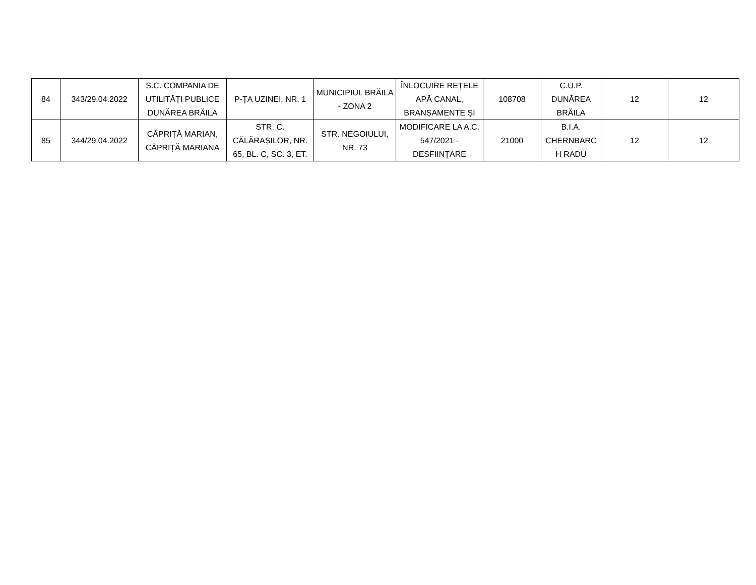| 84 | 343/29.04.2022 | S.C. COMPANIA DE UTILITĂȚI PUBLICE DUNĂREA BRĂILA | P-ȚA UZINEI, NR. 1 | MUNICIPIUL BRĂILA - ZONA 2 | ÎNLOCUIRE REȚELE APĂ CANAL, BRANȘAMENTE ȘI | 108708 | C.U.P. DUNĂREA BRĂILA | 12 | 12 |
| 85 | 344/29.04.2022 | CĂPRIȚĂ MARIAN, CĂPRIȚĂ MARIANA | STR. C. CĂLĂRAȘILOR, NR. 65, BL. C, SC. 3, ET. | STR. NEGOIULUI, NR. 73 | MODIFICARE LA A.C. 547/2021 - DESFIINȚARE | 21000 | B.I.A. CHERNBARC H RADU | 12 | 12 |